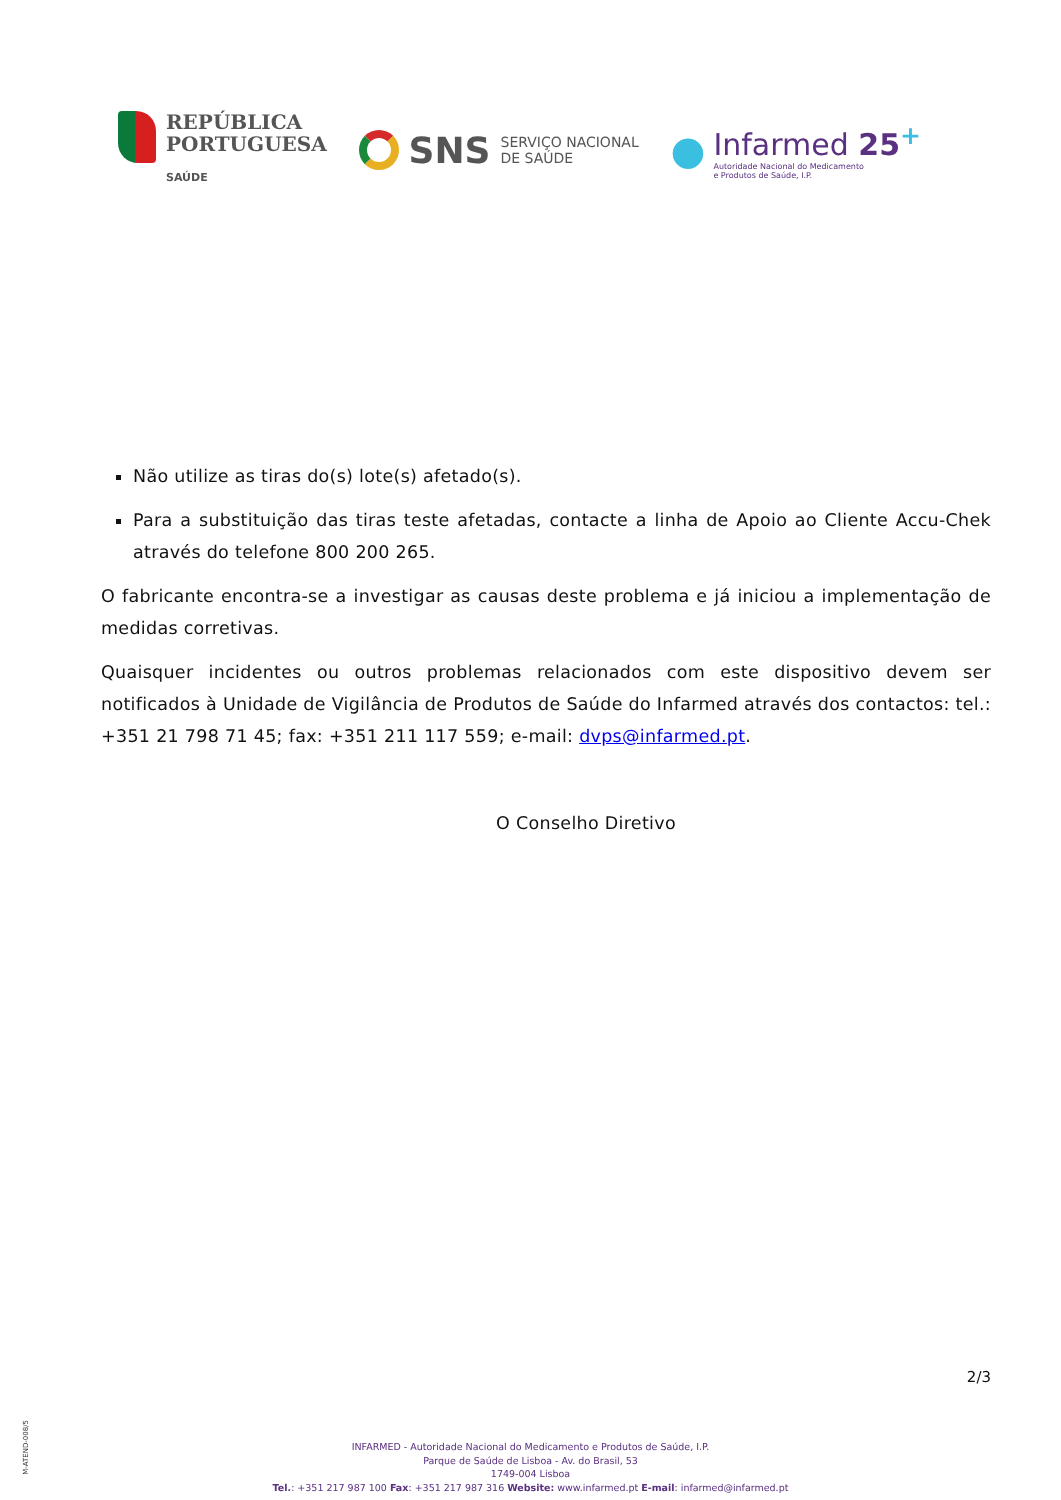REPÚBLICA
PORTUGUESA
SAÚDE
SNS SERVIÇO NACIONAL
DE SAÚDE
●
Infarmed 25<sup>+</sup>
Autoridade Nacional do Medicamento
e Produtos de Saúde, I.P.
Não utilize as tiras do(s) lote(s) afetado(s).
Para a substituição das tiras teste afetadas, contacte a linha de Apoio ao Cliente Accu-Chek através do telefone 800 200 265.
O fabricante encontra-se a investigar as causas deste problema e já iniciou a implementação de medidas corretivas.
Quaisquer incidentes ou outros problemas relacionados com este dispositivo devem ser notificados à Unidade de Vigilância de Produtos de Saúde do Infarmed através dos contactos: tel.: +351 21 798 71 45; fax: +351 211 117 559; e-mail: dvps@infarmed.pt.
O Conselho Diretivo
2/3
M-ATEND-008/5
INFARMED - Autoridade Nacional do Medicamento e Produtos de Saúde, I.P.
Parque de Saúde de Lisboa - Av. do Brasil, 53
1749-004 Lisboa
Tel.: +351 217 987 100 Fax: +351 217 987 316 Website: www.infarmed.pt E-mail: infarmed@infarmed.pt